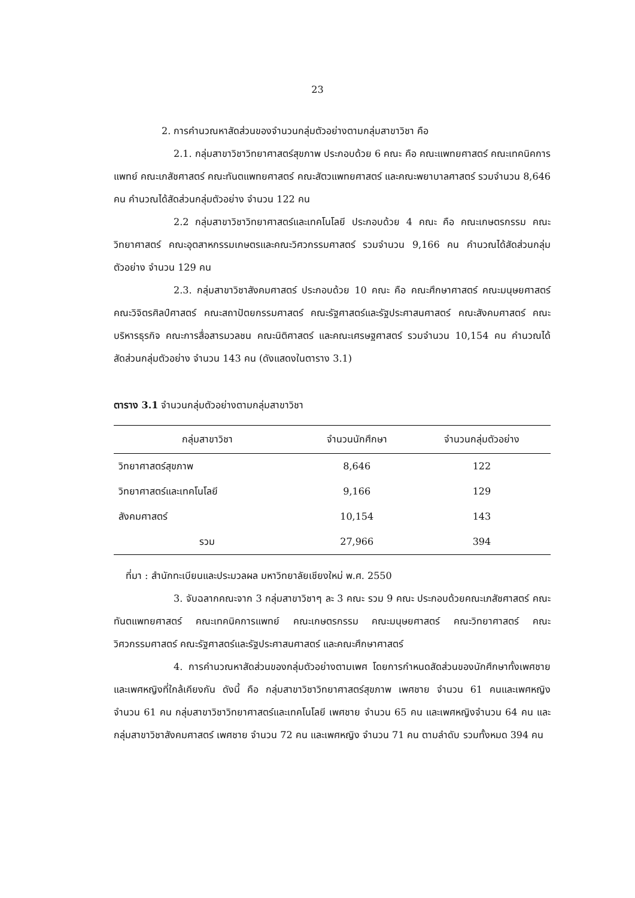23
2. การคำนวณหาสัดส่วนของจำนวนกลุ่มตัวอย่างตามกลุ่มสาขาวิชา คือ
2.1. กลุ่มสาขาวิชาวิทยาศาสตร์สุขภาพ ประกอบด้วย 6 คณะ คือ คณะแพทยศาสตร์ คณะเทคนิคการแพทย์ คณะเภสัชศาสตร์ คณะทันตแพทยศาสตร์ คณะสัตวแพทยศาสตร์ และคณะพยาบาลศาสตร์ รวมจำนวน 8,646 คน คำนวณได้สัดส่วนกลุ่มตัวอย่าง จำนวน 122 คน
2.2 กลุ่มสาขาวิชาวิทยาศาสตร์และเทคโนโลยี ประกอบด้วย 4 คณะ คือ คณะเกษตรกรรม คณะวิทยาศาสตร์ คณะอุตสาหกรรมเกษตรและคณะวิศวกรรมศาสตร์ รวมจำนวน 9,166 คน คำนวณได้สัดส่วนกลุ่มตัวอย่าง จำนวน 129 คน
2.3. กลุ่มสาขาวิชาสังคมศาสตร์ ประกอบด้วย 10 คณะ คือ คณะศึกษาศาสตร์ คณะมนุษยศาสตร์ คณะวิจิตรศิลป์ศาสตร์ คณะสถาปัตยกรรมศาสตร์ คณะรัฐศาสตร์และรัฐประศาสนศาสตร์ คณะสังคมศาสตร์ คณะบริหารธุรกิจ คณะการสื่อสารมวลชน คณะนิติศาสตร์ และคณะเศรษฐศาสตร์ รวมจำนวน 10,154 คน คำนวณได้สัดส่วนกลุ่มตัวอย่าง จำนวน 143 คน (ดังแสดงในตาราง 3.1)
ตาราง 3.1 จำนวนกลุ่มตัวอย่างตามกลุ่มสาขาวิชา
| กลุ่มสาขาวิชา | จำนวนนักศึกษา | จำนวนกลุ่มตัวอย่าง |
| --- | --- | --- |
| วิทยาศาสตร์สุขภาพ | 8,646 | 122 |
| วิทยาศาสตร์และเทคโนโลยี | 9,166 | 129 |
| สังคมศาสตร์ | 10,154 | 143 |
| รวม | 27,966 | 394 |
ที่มา : สำนักทะเบียนและประมวลผล มหาวิทยาลัยเชียงใหม่ พ.ศ. 2550
3. จับฉลากคณะจาก 3 กลุ่มสาขาวิชาๆ ละ 3 คณะ รวม 9 คณะ ประกอบด้วยคณะเภสัชศาสตร์ คณะทันตแพทยศาสตร์ คณะเทคนิคการแพทย์ คณะเกษตรกรรม คณะมนุษยศาสตร์ คณะวิทยาศาสตร์ คณะวิศวกรรมศาสตร์ คณะรัฐศาสตร์และรัฐประศาสนศาสตร์ และคณะศึกษาศาสตร์
4. การคำนวณหาสัดส่วนของกลุ่มตัวอย่างตามเพศ โดยการกำหนดสัดส่วนของนักศึกษาทั้งเพศชายและเพศหญิงที่ใกล้เคียงกัน ดังนี้ คือ กลุ่มสาขาวิชาวิทยาศาสตร์สุขภาพ เพศชาย จำนวน 61 คนและเพศหญิง จำนวน 61 คน กลุ่มสาขาวิชาวิทยาศาสตร์และเทคโนโลยี เพศชาย จำนวน 65 คน และเพศหญิงจำนวน 64 คน และกลุ่มสาขาวิชาสังคมศาสตร์ เพศชาย จำนวน 72 คน และเพศหญิง จำนวน 71 คน ตามลำดับ รวมทั้งหมด 394 คน